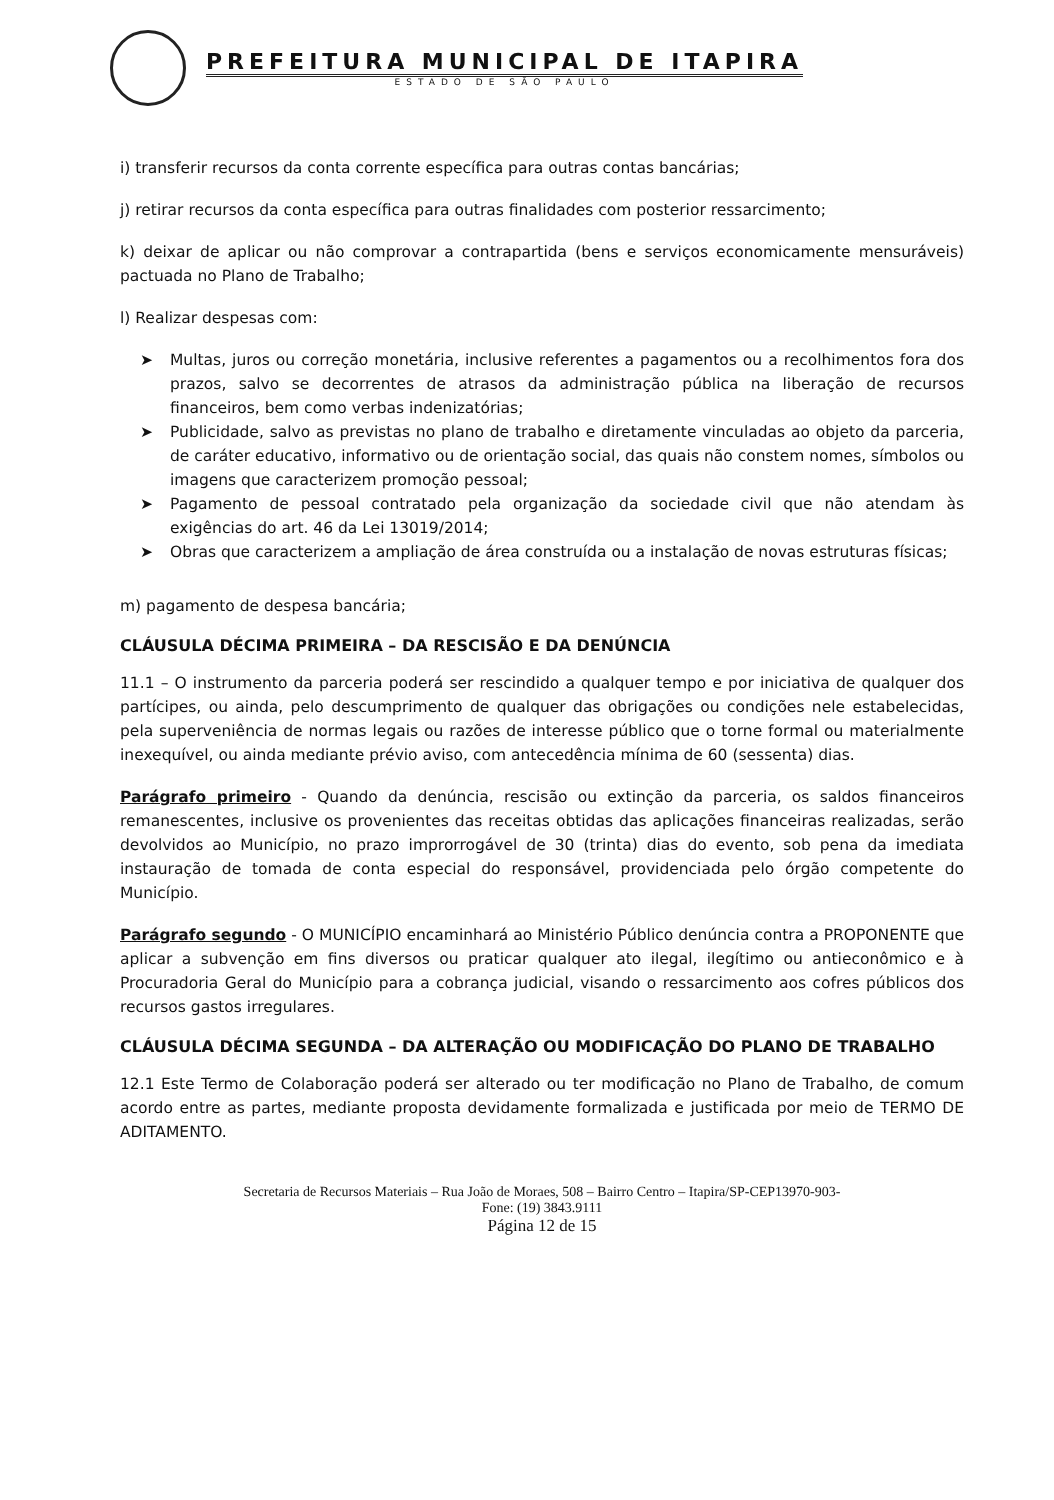PREFEITURA MUNICIPAL DE ITAPIRA
ESTADO DE SÃO PAULO
i) transferir recursos da conta corrente específica para outras contas bancárias;
j) retirar recursos da conta específica para outras finalidades com posterior ressarcimento;
k) deixar de aplicar ou não comprovar a contrapartida (bens e serviços economicamente mensuráveis) pactuada no Plano de Trabalho;
l) Realizar despesas com:
➤ Multas, juros ou correção monetária, inclusive referentes a pagamentos ou a recolhimentos fora dos prazos, salvo se decorrentes de atrasos da administração pública na liberação de recursos financeiros, bem como verbas indenizatórias;
➤ Publicidade, salvo as previstas no plano de trabalho e diretamente vinculadas ao objeto da parceria, de caráter educativo, informativo ou de orientação social, das quais não constem nomes, símbolos ou imagens que caracterizem promoção pessoal;
➤ Pagamento de pessoal contratado pela organização da sociedade civil que não atendam às exigências do art. 46 da Lei 13019/2014;
➤ Obras que caracterizem a ampliação de área construída ou a instalação de novas estruturas físicas;
m) pagamento de despesa bancária;
CLÁUSULA DÉCIMA PRIMEIRA – DA RESCISÃO E DA DENÚNCIA
11.1 – O instrumento da parceria poderá ser rescindido a qualquer tempo e por iniciativa de qualquer dos partícipes, ou ainda, pelo descumprimento de qualquer das obrigações ou condições nele estabelecidas, pela superveniência de normas legais ou razões de interesse público que o torne formal ou materialmente inexequível, ou ainda mediante prévio aviso, com antecedência mínima de 60 (sessenta) dias.
Parágrafo primeiro - Quando da denúncia, rescisão ou extinção da parceria, os saldos financeiros remanescentes, inclusive os provenientes das receitas obtidas das aplicações financeiras realizadas, serão devolvidos ao Município, no prazo improrrogável de 30 (trinta) dias do evento, sob pena da imediata instauração de tomada de conta especial do responsável, providenciada pelo órgão competente do Município.
Parágrafo segundo - O MUNICÍPIO encaminhará ao Ministério Público denúncia contra a PROPONENTE que aplicar a subvenção em fins diversos ou praticar qualquer ato ilegal, ilegítimo ou antieconômico e à Procuradoria Geral do Município para a cobrança judicial, visando o ressarcimento aos cofres públicos dos recursos gastos irregulares.
CLÁUSULA DÉCIMA SEGUNDA – DA ALTERAÇÃO OU MODIFICAÇÃO DO PLANO DE TRABALHO
12.1 Este Termo de Colaboração poderá ser alterado ou ter modificação no Plano de Trabalho, de comum acordo entre as partes, mediante proposta devidamente formalizada e justificada por meio de TERMO DE ADITAMENTO.
Secretaria de Recursos Materiais – Rua João de Moraes, 508 – Bairro Centro – Itapira/SP-CEP13970-903-
Fone: (19) 3843.9111
Página 12 de 15